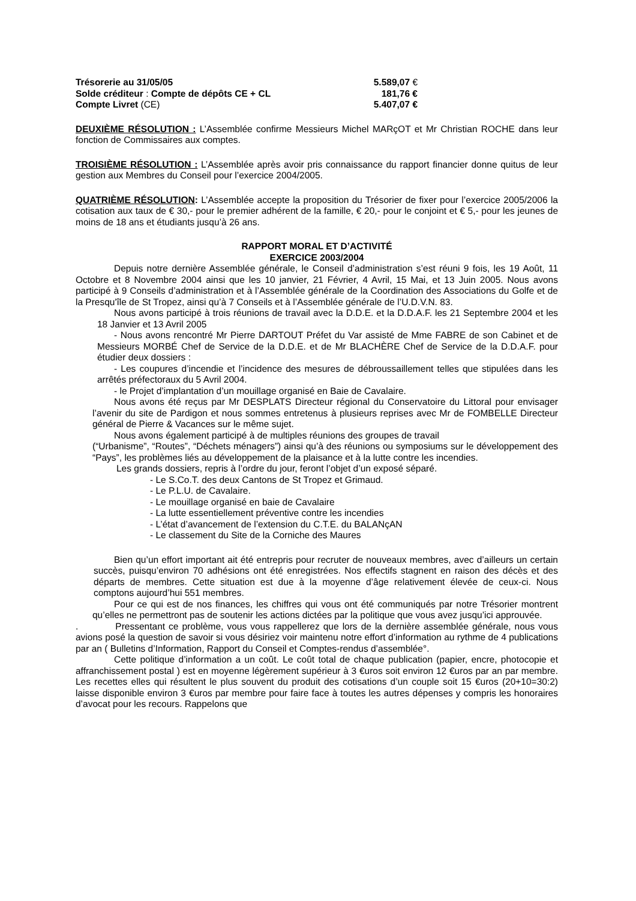Trésorerie au 31/05/05 5.589,07 €
Solde créditeur : Compte de dépôts CE + CL 181,76 €
Compte Livret (CE) 5.407,07 €
DEUXIÈME RÉSOLUTION : L’Assemblée confirme Messieurs Michel MARçOT et Mr Christian ROCHE dans leur fonction de Commissaires aux comptes.
TROISIÈME RÉSOLUTION : L’Assemblée après avoir pris connaissance du rapport financier donne quitus de leur gestion aux Membres du Conseil pour l’exercice 2004/2005.
QUATRIÈME RÉSOLUTION: L’Assemblée accepte la proposition du Trésorier de fixer pour l’exercice 2005/2006 la cotisation aux taux de € 30,- pour le premier adhérent de la famille, € 20,- pour le conjoint et € 5,- pour les jeunes de moins de 18 ans et étudiants jusqu’à 26 ans.
RAPPORT MORAL ET D’ACTIVITÉ
EXERCICE 2003/2004
Depuis notre dernière Assemblée générale, le Conseil d’administration s’est réuni 9 fois, les 19 Août, 11 Octobre et 8 Novembre 2004 ainsi que les 10 janvier, 21 Février, 4 Avril, 15 Mai, et 13 Juin 2005. Nous avons participé à 9 Conseils d’administration et à l’Assemblée générale de la Coordination des Associations du Golfe et de la Presqu'île de St Tropez, ainsi qu’à 7 Conseils et à l’Assemblée générale de l’U.D.V.N. 83.
Nous avons participé à trois réunions de travail avec la D.D.E. et la D.D.A.F. les 21 Septembre 2004 et les 18 Janvier et 13 Avril 2005
- Nous avons rencontré Mr Pierre DARTOUT Préfet du Var assisté de Mme FABRE de son Cabinet et de Messieurs MORBÉ Chef de Service de la D.D.E. et de Mr BLACHÈRE Chef de Service de la D.D.A.F. pour étudier deux dossiers :
- Les coupures d’incendie et l’incidence des mesures de débroussaillement telles que stipulées dans les arrêtés préfectoraux du 5 Avril 2004.
- le Projet d’implantation d’un mouillage organisé en Baie de Cavalaire.
Nous avons été reçus par Mr DESPLATS Directeur régional du Conservatoire du Littoral pour envisager l’avenir du site de Pardigon et nous sommes entretenus à plusieurs reprises avec Mr de FOMBELLE Directeur général de Pierre & Vacances sur le même sujet.
Nous avons également participé à de multiples réunions des groupes de travail
(“Urbanisme”, “Routes”, “Déchets ménagers”) ainsi qu’à des réunions ou symposiums sur le développement des “Pays”, les problèmes liés au développement de la plaisance et à la lutte contre les incendies.
Les grands dossiers, repris à l’ordre du jour, feront l’objet d’un exposé séparé.
- Le S.Co.T. des deux Cantons de St Tropez et Grimaud.
- Le P.L.U. de Cavalaire.
- Le mouillage organisé en baie de Cavalaire
- La lutte essentiellement préventive contre les incendies
- L’état d’avancement de l’extension du C.T.E. du BALANçAN
- Le classement du Site de la Corniche des Maures
Bien qu’un effort important ait été entrepris pour recruter de nouveaux membres, avec d’ailleurs un certain succès, puisqu’environ 70 adhésions ont été enregistrées. Nos effectifs stagnent en raison des décès et des départs de membres. Cette situation est due à la moyenne d’âge relativement élevée de ceux-ci. Nous comptons aujourd’hui 551 membres.
Pour ce qui est de nos finances, les chiffres qui vous ont été communiqués par notre Trésorier montrent qu’elles ne permettront pas de soutenir les actions dictées par la politique que vous avez jusqu’ici approuvée.
. Pressentant ce problème, vous vous rappellerez que lors de la dernière assemblée générale, nous vous avions posé la question de savoir si vous désiriez voir maintenu notre effort d’information au rythme de 4 publications par an ( Bulletins d’Information, Rapport du Conseil et Comptes-rendus d’assemblée°.
Cette politique d’information a un coût. Le coût total de chaque publication (papier, encre, photocopie et affranchissement postal ) est en moyenne légèrement supérieur à 3 €uros soit environ 12 €uros par an par membre. Les recettes elles qui résultent le plus souvent du produit des cotisations d’un couple soit 15 €uros (20+10=30:2) laisse disponible environ 3 €uros par membre pour faire face à toutes les autres dépenses y compris les honoraires d’avocat pour les recours. Rappelons que